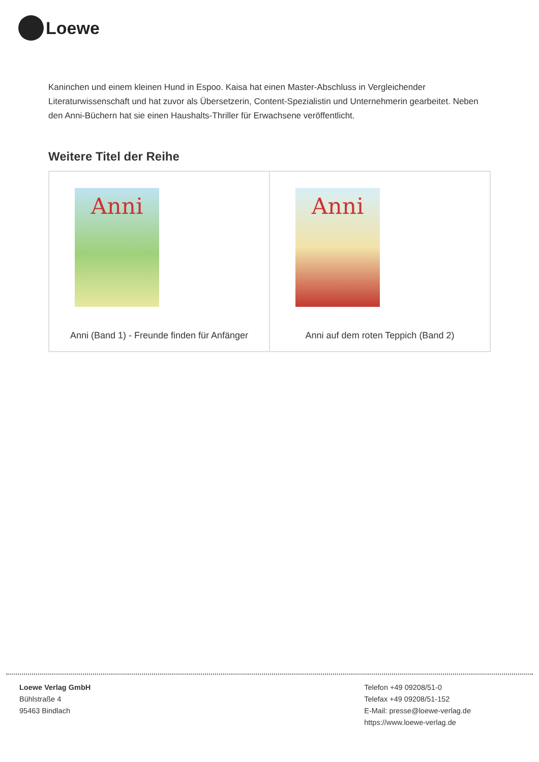Loewe
Kaninchen und einem kleinen Hund in Espoo. Kaisa hat einen Master-Abschluss in Vergleichender Literaturwissenschaft und hat zuvor als Übersetzerin, Content-Spezialistin und Unternehmerin gearbeitet. Neben den Anni-Büchern hat sie einen Haushalts-Thriller für Erwachsene veröffentlicht.
Weitere Titel der Reihe
| Anni Anni (Band 1) - Freunde finden für Anfänger | Anni Anni auf dem roten Teppich (Band 2) |
Loewe Verlag GmbH
Bühlstraße 4
95463 Bindlach
Telefon +49 09208/51-0
Telefax +49 09208/51-152
E-Mail: presse@loewe-verlag.de
https://www.loewe-verlag.de